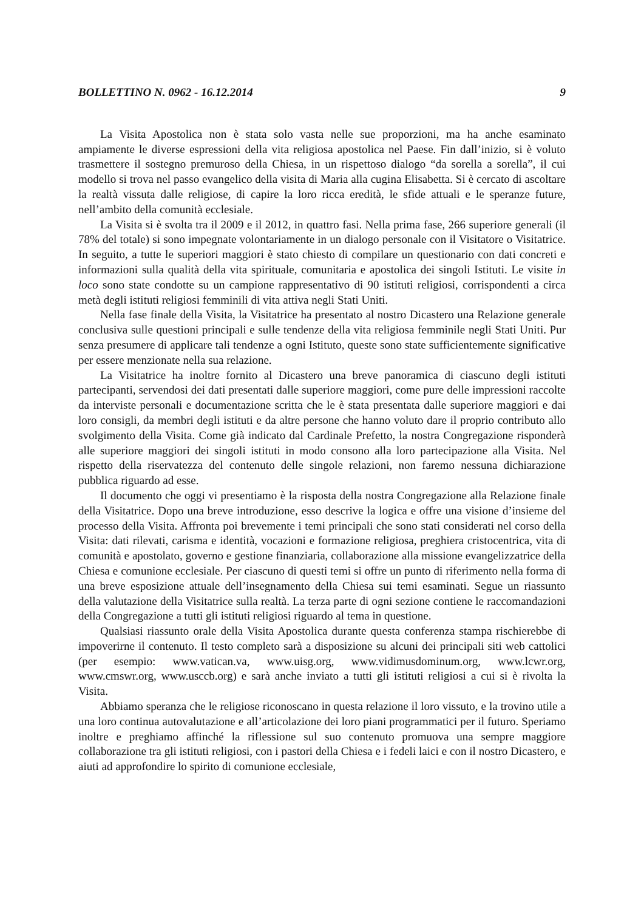BOLLETTINO N. 0962 - 16.12.2014 9
La Visita Apostolica non è stata solo vasta nelle sue proporzioni, ma ha anche esaminato ampiamente le diverse espressioni della vita religiosa apostolica nel Paese. Fin dall’inizio, si è voluto trasmettere il sostegno premuroso della Chiesa, in un rispettoso dialogo “da sorella a sorella”, il cui modello si trova nel passo evangelico della visita di Maria alla cugina Elisabetta. Si è cercato di ascoltare la realtà vissuta dalle religiose, di capire la loro ricca eredità, le sfide attuali e le speranze future, nell’ambito della comunità ecclesiale.
La Visita si è svolta tra il 2009 e il 2012, in quattro fasi. Nella prima fase, 266 superiore generali (il 78% del totale) si sono impegnate volontariamente in un dialogo personale con il Visitatore o Visitatrice. In seguito, a tutte le superiori maggiori è stato chiesto di compilare un questionario con dati concreti e informazioni sulla qualità della vita spirituale, comunitaria e apostolica dei singoli Istituti. Le visite in loco sono state condotte su un campione rappresentativo di 90 istituti religiosi, corrispondenti a circa metà degli istituti religiosi femminili di vita attiva negli Stati Uniti.
Nella fase finale della Visita, la Visitatrice ha presentato al nostro Dicastero una Relazione generale conclusiva sulle questioni principali e sulle tendenze della vita religiosa femminile negli Stati Uniti. Pur senza presumere di applicare tali tendenze a ogni Istituto, queste sono state sufficientemente significative per essere menzionate nella sua relazione.
La Visitatrice ha inoltre fornito al Dicastero una breve panoramica di ciascuno degli istituti partecipanti, servendosi dei dati presentati dalle superiore maggiori, come pure delle impressioni raccolte da interviste personali e documentazione scritta che le è stata presentata dalle superiore maggiori e dai loro consigli, da membri degli istituti e da altre persone che hanno voluto dare il proprio contributo allo svolgimento della Visita. Come già indicato dal Cardinale Prefetto, la nostra Congregazione risponderà alle superiore maggiori dei singoli istituti in modo consono alla loro partecipazione alla Visita. Nel rispetto della riservatezza del contenuto delle singole relazioni, non faremo nessuna dichiarazione pubblica riguardo ad esse.
Il documento che oggi vi presentiamo è la risposta della nostra Congregazione alla Relazione finale della Visitatrice. Dopo una breve introduzione, esso descrive la logica e offre una visione d’insieme del processo della Visita. Affronta poi brevemente i temi principali che sono stati considerati nel corso della Visita: dati rilevati, carisma e identità, vocazioni e formazione religiosa, preghiera cristocentrica, vita di comunità e apostolato, governo e gestione finanziaria, collaborazione alla missione evangelizzatrice della Chiesa e comunione ecclesiale. Per ciascuno di questi temi si offre un punto di riferimento nella forma di una breve esposizione attuale dell’insegnamento della Chiesa sui temi esaminati. Segue un riassunto della valutazione della Visitatrice sulla realtà. La terza parte di ogni sezione contiene le raccomandazioni della Congregazione a tutti gli istituti religiosi riguardo al tema in questione.
Qualsiasi riassunto orale della Visita Apostolica durante questa conferenza stampa rischierebbe di impoverirne il contenuto. Il testo completo sarà a disposizione su alcuni dei principali siti web cattolici (per esempio: www.vatican.va, www.uisg.org, www.vidimusdominum.org, www.lcwr.org, www.cmswr.org, www.usccb.org) e sarà anche inviato a tutti gli istituti religiosi a cui si è rivolta la Visita.
Abbiamo speranza che le religiose riconoscano in questa relazione il loro vissuto, e la trovino utile a una loro continua autovalutazione e all’articolazione dei loro piani programmatici per il futuro. Speriamo inoltre e preghiamo affinché la riflessione sul suo contenuto promuova una sempre maggiore collaborazione tra gli istituti religiosi, con i pastori della Chiesa e i fedeli laici e con il nostro Dicastero, e aiuti ad approfondire lo spirito di comunione ecclesiale,